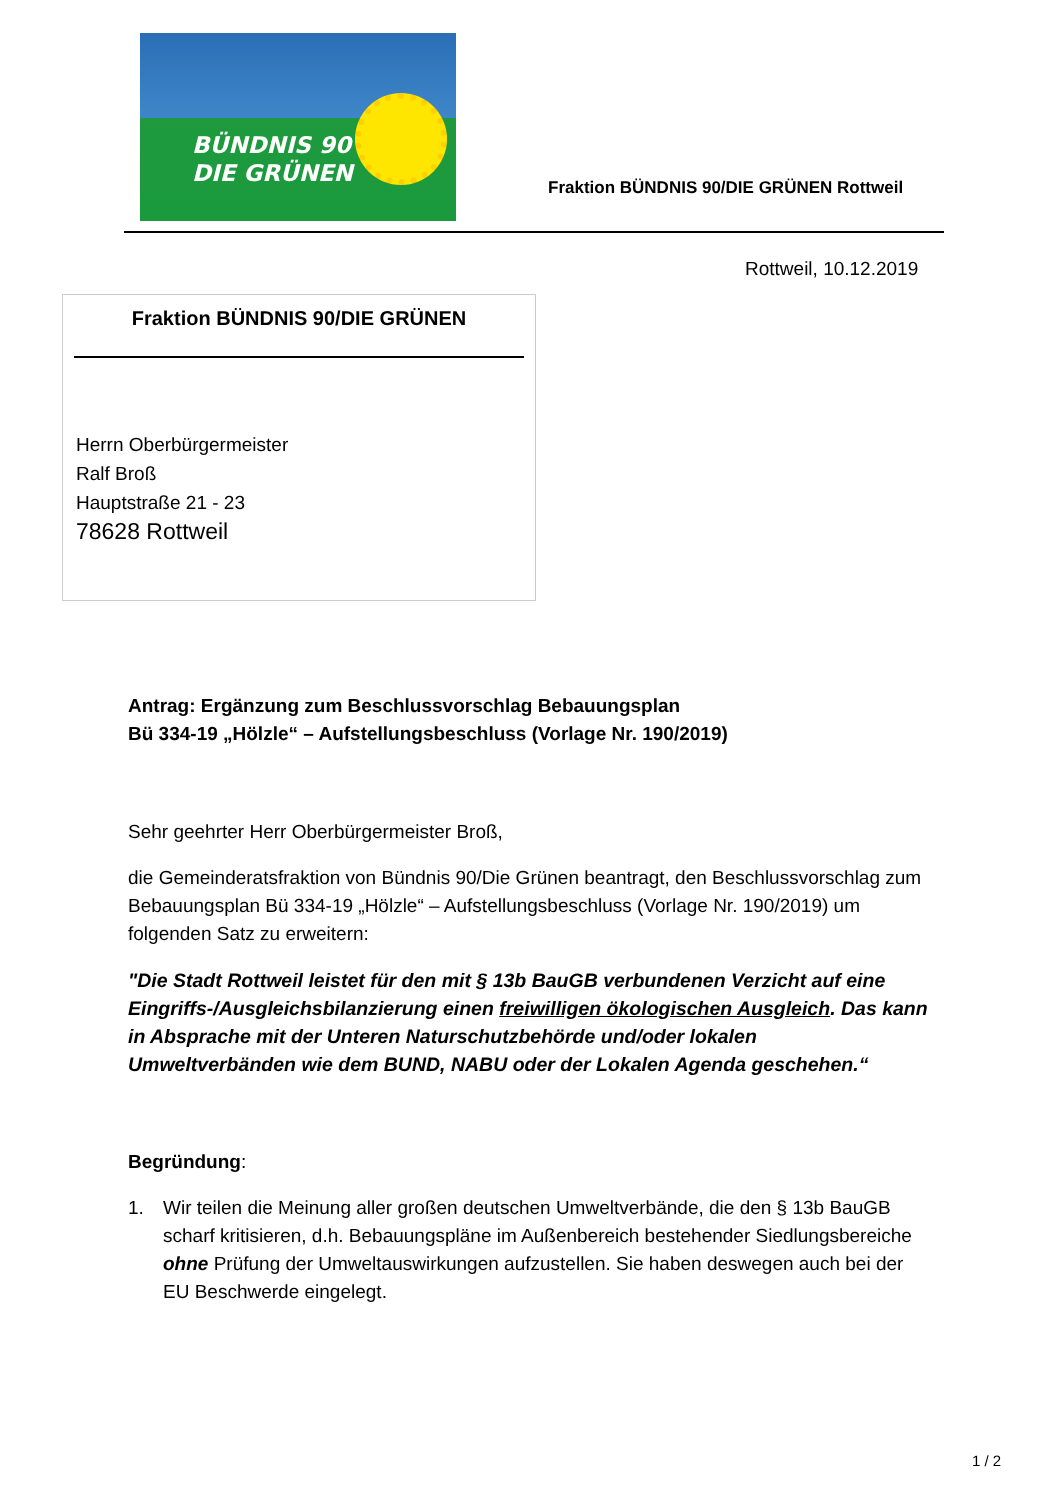BÜNDNIS 90
DIE GRÜNEN
Fraktion BÜNDNIS 90/DIE GRÜNEN Rottweil
Rottweil, 10.12.2019
Fraktion BÜNDNIS 90/DIE GRÜNEN
Herrn Oberbürgermeister
Ralf Broß
Hauptstraße 21 - 23
78628 Rottweil
Antrag: Ergänzung zum Beschlussvorschlag Bebauungsplan
Bü 334-19 „Hölzle“ – Aufstellungsbeschluss (Vorlage Nr. 190/2019)
Sehr geehrter Herr Oberbürgermeister Broß,
die Gemeinderatsfraktion von Bündnis 90/Die Grünen beantragt, den Beschlussvorschlag zum Bebauungsplan Bü 334-19 „Hölzle“ – Aufstellungsbeschluss (Vorlage Nr. 190/2019) um folgenden Satz zu erweitern:
"Die Stadt Rottweil leistet für den mit § 13b BauGB verbundenen Verzicht auf eine Eingriffs-/Ausgleichsbilanzierung einen freiwilligen ökologischen Ausgleich. Das kann in Absprache mit der Unteren Naturschutzbehörde und/oder lokalen Umweltverbänden wie dem BUND, NABU oder der Lokalen Agenda geschehen.“
Begründung:
1. Wir teilen die Meinung aller großen deutschen Umweltverbände, die den § 13b BauGB scharf kritisieren, d.h. Bebauungspläne im Außenbereich bestehender Siedlungsbereiche ohne Prüfung der Umweltauswirkungen aufzustellen. Sie haben deswegen auch bei der EU Beschwerde eingelegt.
1 / 2